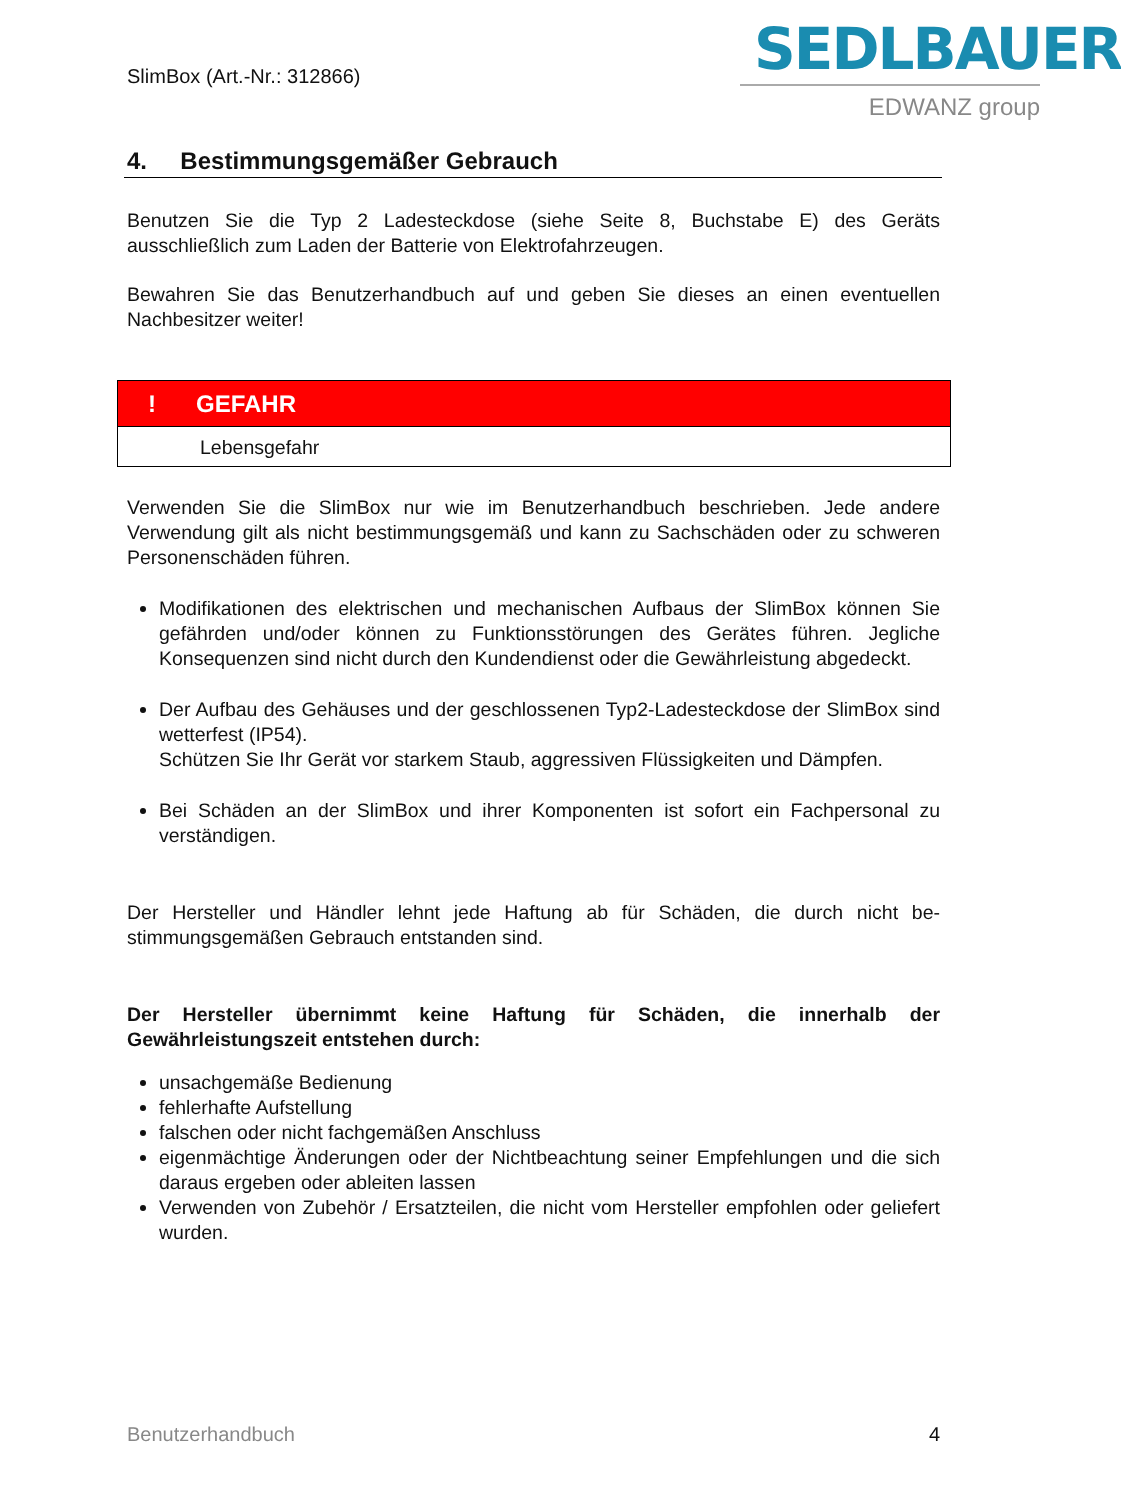SlimBox (Art.-Nr.: 312866)
SEDLBAUER
EDWANZ group
4. Bestimmungsgemäßer Gebrauch
Benutzen Sie die Typ 2 Ladesteckdose (siehe Seite 8, Buchstabe E) des Geräts ausschließlich zum Laden der Batterie von Elektrofahrzeugen.
Bewahren Sie das Benutzerhandbuch auf und geben Sie dieses an einen eventuellen Nachbesitzer weiter!
! GEFAHR
Lebensgefahr
Verwenden Sie die SlimBox nur wie im Benutzerhandbuch beschrieben. Jede andere Verwendung gilt als nicht bestimmungsgemäß und kann zu Sachschäden oder zu schweren Personenschäden führen.
Modifikationen des elektrischen und mechanischen Aufbaus der SlimBox können Sie gefährden und/oder können zu Funktionsstörungen des Gerätes führen. Jegliche Konsequenzen sind nicht durch den Kundendienst oder die Gewährleistung abgedeckt.
Der Aufbau des Gehäuses und der geschlossenen Typ2-Ladesteckdose der SlimBox sind wetterfest (IP54).
Schützen Sie Ihr Gerät vor starkem Staub, aggressiven Flüssigkeiten und Dämpfen.
Bei Schäden an der SlimBox und ihrer Komponenten ist sofort ein Fachpersonal zu verständigen.
Der Hersteller und Händler lehnt jede Haftung ab für Schäden, die durch nicht be-stimmungsgemäßen Gebrauch entstanden sind.
Der Hersteller übernimmt keine Haftung für Schäden, die innerhalb der Gewährleistungszeit entstehen durch:
unsachgemäße Bedienung
fehlerhafte Aufstellung
falschen oder nicht fachgemäßen Anschluss
eigenmächtige Änderungen oder der Nichtbeachtung seiner Empfehlungen und die sich daraus ergeben oder ableiten lassen
Verwenden von Zubehör / Ersatzteilen, die nicht vom Hersteller empfohlen oder geliefert wurden.
Benutzerhandbuch 4